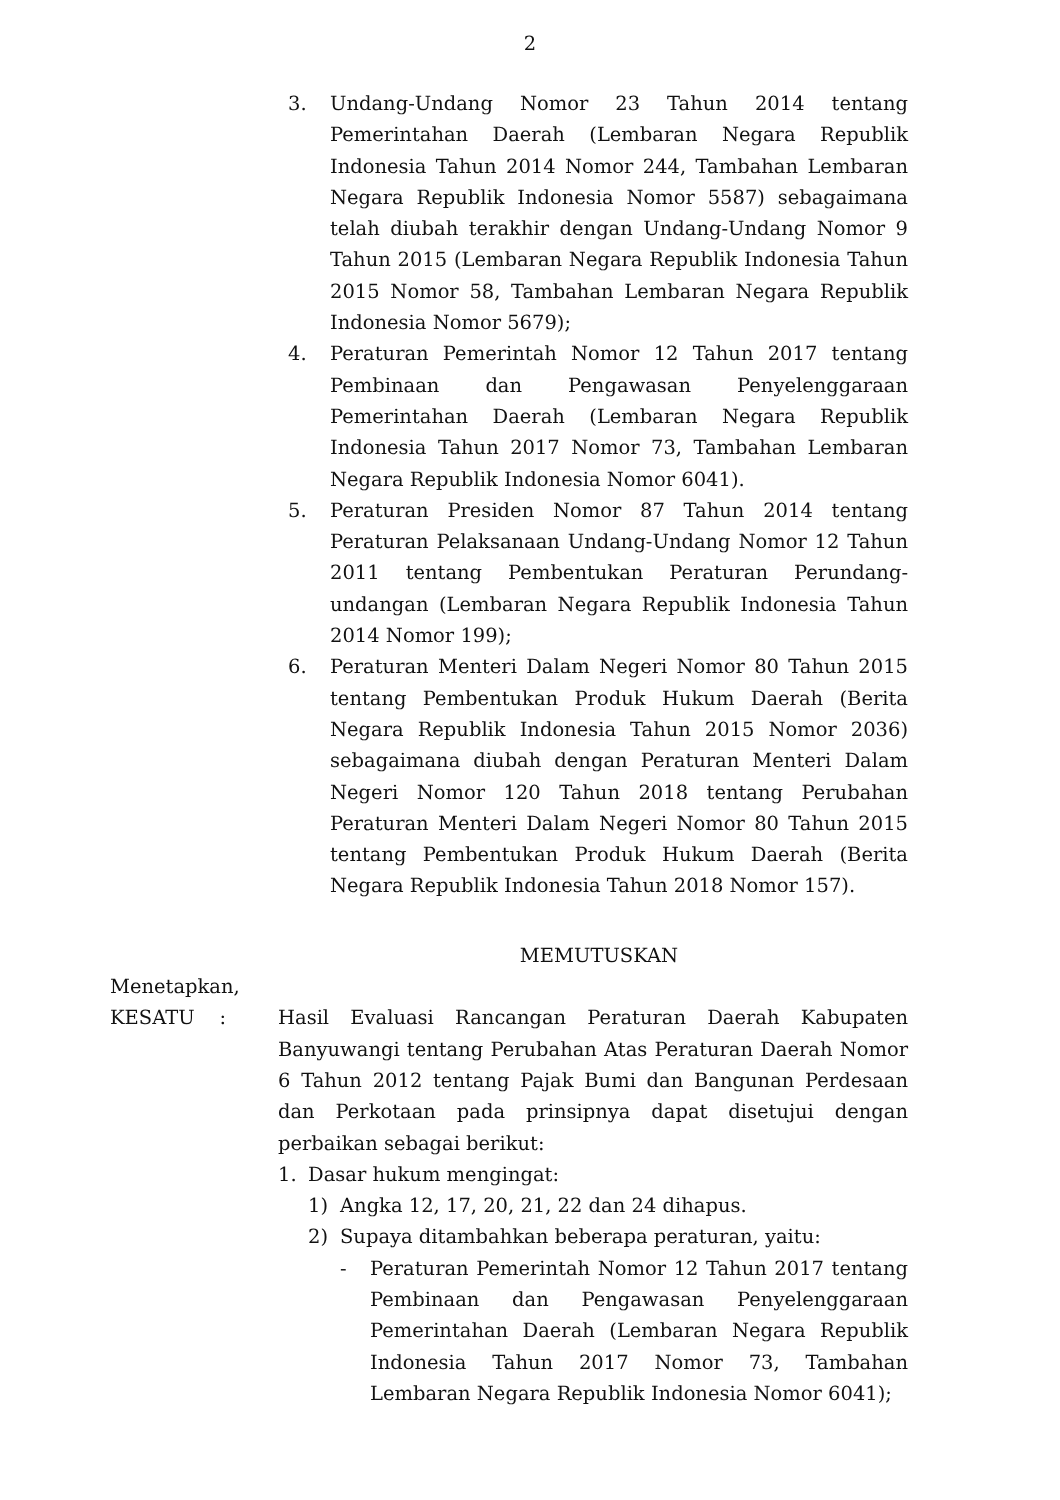2
3. Undang-Undang Nomor 23 Tahun 2014 tentang Pemerintahan Daerah (Lembaran Negara Republik Indonesia Tahun 2014 Nomor 244, Tambahan Lembaran Negara Republik Indonesia Nomor 5587) sebagaimana telah diubah terakhir dengan Undang-Undang Nomor 9 Tahun 2015 (Lembaran Negara Republik Indonesia Tahun 2015 Nomor 58, Tambahan Lembaran Negara Republik Indonesia Nomor 5679);
4. Peraturan Pemerintah Nomor 12 Tahun 2017 tentang Pembinaan dan Pengawasan Penyelenggaraan Pemerintahan Daerah (Lembaran Negara Republik Indonesia Tahun 2017 Nomor 73, Tambahan Lembaran Negara Republik Indonesia Nomor 6041).
5. Peraturan Presiden Nomor 87 Tahun 2014 tentang Peraturan Pelaksanaan Undang-Undang Nomor 12 Tahun 2011 tentang Pembentukan Peraturan Perundang-undangan (Lembaran Negara Republik Indonesia Tahun 2014 Nomor 199);
6. Peraturan Menteri Dalam Negeri Nomor 80 Tahun 2015 tentang Pembentukan Produk Hukum Daerah (Berita Negara Republik Indonesia Tahun 2015 Nomor 2036) sebagaimana diubah dengan Peraturan Menteri Dalam Negeri Nomor 120 Tahun 2018 tentang Perubahan Peraturan Menteri Dalam Negeri Nomor 80 Tahun 2015 tentang Pembentukan Produk Hukum Daerah (Berita Negara Republik Indonesia Tahun 2018 Nomor 157).
MEMUTUSKAN
Menetapkan,
KESATU : Hasil Evaluasi Rancangan Peraturan Daerah Kabupaten Banyuwangi tentang Perubahan Atas Peraturan Daerah Nomor 6 Tahun 2012 tentang Pajak Bumi dan Bangunan Perdesaan dan Perkotaan pada prinsipnya dapat disetujui dengan perbaikan sebagai berikut:
1. Dasar hukum mengingat:
1) Angka 12, 17, 20, 21, 22 dan 24 dihapus.
2) Supaya ditambahkan beberapa peraturan, yaitu:
- Peraturan Pemerintah Nomor 12 Tahun 2017 tentang Pembinaan dan Pengawasan Penyelenggaraan Pemerintahan Daerah (Lembaran Negara Republik Indonesia Tahun 2017 Nomor 73, Tambahan Lembaran Negara Republik Indonesia Nomor 6041);